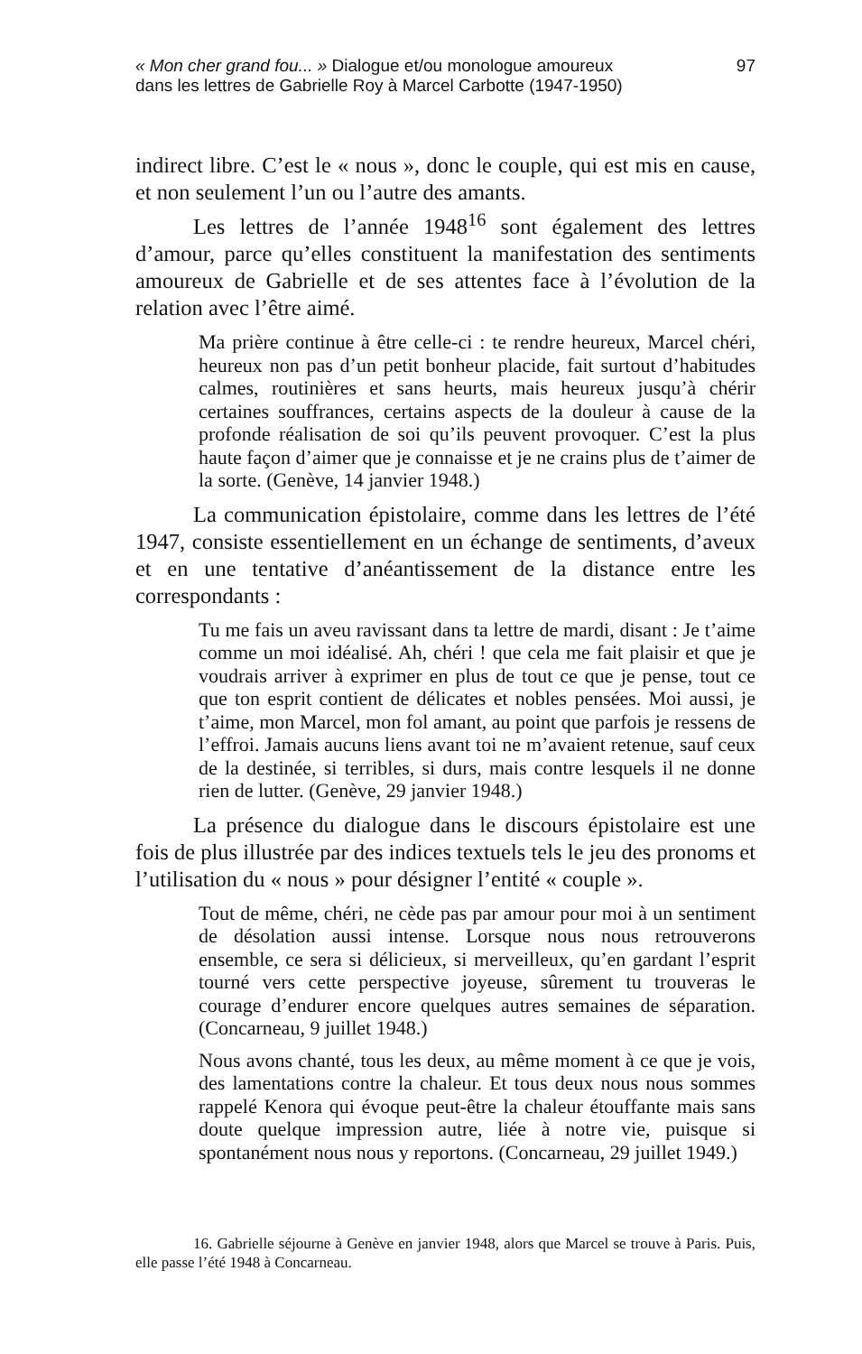« Mon cher grand fou... » Dialogue et/ou monologue amoureux
dans les lettres de Gabrielle Roy à Marcel Carbotte (1947-1950)
97
indirect libre. C’est le « nous », donc le couple, qui est mis en cause, et non seulement l’un ou l’autre des amants.
Les lettres de l’année 1948<sup>16</sup> sont également des lettres d’amour, parce qu’elles constituent la manifestation des sentiments amoureux de Gabrielle et de ses attentes face à l’évolution de la relation avec l’être aimé.
Ma prière continue à être celle-ci : te rendre heureux, Marcel chéri, heureux non pas d’un petit bonheur placide, fait surtout d’habitudes calmes, routinières et sans heurts, mais heureux jusqu’à chérir certaines souffrances, certains aspects de la douleur à cause de la profonde réalisation de soi qu’ils peuvent provoquer. C’est la plus haute façon d’aimer que je connaisse et je ne crains plus de t’aimer de la sorte. (Genève, 14 janvier 1948.)
La communication épistolaire, comme dans les lettres de l’été 1947, consiste essentiellement en un échange de sentiments, d’aveux et en une tentative d’anéantissement de la distance entre les correspondants :
Tu me fais un aveu ravissant dans ta lettre de mardi, disant : Je t’aime comme un moi idéalisé. Ah, chéri ! que cela me fait plaisir et que je voudrais arriver à exprimer en plus de tout ce que je pense, tout ce que ton esprit contient de délicates et nobles pensées. Moi aussi, je t’aime, mon Marcel, mon fol amant, au point que parfois je ressens de l’effroi. Jamais aucuns liens avant toi ne m’avaient retenue, sauf ceux de la destinée, si terribles, si durs, mais contre lesquels il ne donne rien de lutter. (Genève, 29 janvier 1948.)
La présence du dialogue dans le discours épistolaire est une fois de plus illustrée par des indices textuels tels le jeu des pronoms et l’utilisation du « nous » pour désigner l’entité « couple ».
Tout de même, chéri, ne cède pas par amour pour moi à un sentiment de désolation aussi intense. Lorsque nous nous retrouverons ensemble, ce sera si délicieux, si merveilleux, qu’en gardant l’esprit tourné vers cette perspective joyeuse, sûrement tu trouveras le courage d’endurer encore quelques autres semaines de séparation. (Concarneau, 9 juillet 1948.)
Nous avons chanté, tous les deux, au même moment à ce que je vois, des lamentations contre la chaleur. Et tous deux nous nous sommes rappelé Kenora qui évoque peut-être la chaleur étouffante mais sans doute quelque impression autre, liée à notre vie, puisque si spontanément nous nous y reportons. (Concarneau, 29 juillet 1949.)
16. Gabrielle séjourne à Genève en janvier 1948, alors que Marcel se trouve à Paris. Puis, elle passe l’été 1948 à Concarneau.